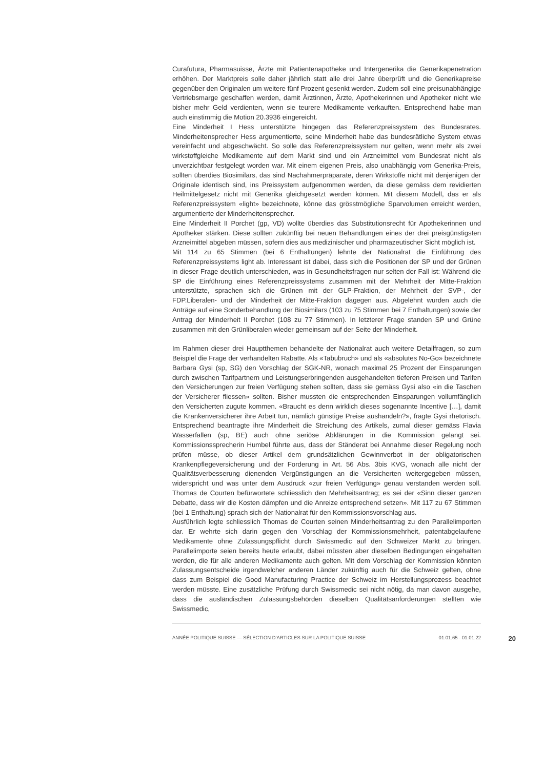Curafutura, Pharmasuisse, Ärzte mit Patientenapotheke und Intergenerika die Generikapenetration erhöhen. Der Marktpreis solle daher jährlich statt alle drei Jahre überprüft und die Generikapreise gegenüber den Originalen um weitere fünf Prozent gesenkt werden. Zudem soll eine preisunabhängige Vertriebsmarge geschaffen werden, damit Ärztinnen, Ärzte, Apothekerinnen und Apotheker nicht wie bisher mehr Geld verdienten, wenn sie teurere Medikamente verkauften. Entsprechend habe man auch einstimmig die Motion 20.3936 eingereicht.
Eine Minderheit I Hess unterstützte hingegen das Referenzpreissystem des Bundesrates. Minderheitensprecher Hess argumentierte, seine Minderheit habe das bundesrätliche System etwas vereinfacht und abgeschwächt. So solle das Referenzpreissystem nur gelten, wenn mehr als zwei wirkstoffgleiche Medikamente auf dem Markt sind und ein Arzneimittel vom Bundesrat nicht als unverzichtbar festgelegt worden war. Mit einem eigenen Preis, also unabhängig vom Generika-Preis, sollten überdies Biosimilars, das sind Nachahmerpräparate, deren Wirkstoffe nicht mit denjenigen der Originale identisch sind, ins Preissystem aufgenommen werden, da diese gemäss dem revidierten Heilmittelgesetz nicht mit Generika gleichgesetzt werden können. Mit diesem Modell, das er als Referenzpreissystem «light» bezeichnete, könne das grösstmögliche Sparvolumen erreicht werden, argumentierte der Minderheitensprecher.
Eine Minderheit II Porchet (gp, VD) wollte überdies das Substitutionsrecht für Apothekerinnen und Apotheker stärken. Diese sollten zukünftig bei neuen Behandlungen eines der drei preisgünstigsten Arzneimittel abgeben müssen, sofern dies aus medizinischer und pharmazeutischer Sicht möglich ist.
Mit 114 zu 65 Stimmen (bei 6 Enthaltungen) lehnte der Nationalrat die Einführung des Referenzpreissystems light ab. Interessant ist dabei, dass sich die Positionen der SP und der Grünen in dieser Frage deutlich unterschieden, was in Gesundheitsfragen nur selten der Fall ist: Während die SP die Einführung eines Referenzpreissystems zusammen mit der Mehrheit der Mitte-Fraktion unterstützte, sprachen sich die Grünen mit der GLP-Fraktion, der Mehrheit der SVP-, der FDP.Liberalen- und der Minderheit der Mitte-Fraktion dagegen aus. Abgelehnt wurden auch die Anträge auf eine Sonderbehandlung der Biosimilars (103 zu 75 Stimmen bei 7 Enthaltungen) sowie der Antrag der Minderheit II Porchet (108 zu 77 Stimmen). In letzterer Frage standen SP und Grüne zusammen mit den Grünliberalen wieder gemeinsam auf der Seite der Minderheit.
Im Rahmen dieser drei Hauptthemen behandelte der Nationalrat auch weitere Detailfragen, so zum Beispiel die Frage der verhandelten Rabatte. Als «Tabubruch» und als «absolutes No-Go» bezeichnete Barbara Gysi (sp, SG) den Vorschlag der SGK-NR, wonach maximal 25 Prozent der Einsparungen durch zwischen Tarifpartnern und Leistungserbringenden ausgehandelten tieferen Preisen und Tarifen den Versicherungen zur freien Verfügung stehen sollten, dass sie gemäss Gysi also «in die Taschen der Versicherer fliessen» sollten. Bisher mussten die entsprechenden Einsparungen vollumfänglich den Versicherten zugute kommen. «Braucht es denn wirklich dieses sogenannte Incentive […], damit die Krankenversicherer ihre Arbeit tun, nämlich günstige Preise aushandeln?», fragte Gysi rhetorisch. Entsprechend beantragte ihre Minderheit die Streichung des Artikels, zumal dieser gemäss Flavia Wasserfallen (sp, BE) auch ohne seriöse Abklärungen in die Kommission gelangt sei. Kommissionssprecherin Humbel führte aus, dass der Ständerat bei Annahme dieser Regelung noch prüfen müsse, ob dieser Artikel dem grundsätzlichen Gewinnverbot in der obligatorischen Krankenpflegeversicherung und der Forderung in Art. 56 Abs. 3bis KVG, wonach alle nicht der Qualitätsverbesserung dienenden Vergünstigungen an die Versicherten weitergegeben müssen, widerspricht und was unter dem Ausdruck «zur freien Verfügung» genau verstanden werden soll. Thomas de Courten befürwortete schliesslich den Mehrheitsantrag; es sei der «Sinn dieser ganzen Debatte, dass wir die Kosten dämpfen und die Anreize entsprechend setzen». Mit 117 zu 67 Stimmen (bei 1 Enthaltung) sprach sich der Nationalrat für den Kommissionsvorschlag aus.
Ausführlich legte schliesslich Thomas de Courten seinen Minderheitsantrag zu den Parallelimporten dar. Er wehrte sich darin gegen den Vorschlag der Kommissionsmehrheit, patentabgelaufene Medikamente ohne Zulassungspflicht durch Swissmedic auf den Schweizer Markt zu bringen. Parallelimporte seien bereits heute erlaubt, dabei müssten aber dieselben Bedingungen eingehalten werden, die für alle anderen Medikamente auch gelten. Mit dem Vorschlag der Kommission könnten Zulassungsentscheide irgendwelcher anderen Länder zukünftig auch für die Schweiz gelten, ohne dass zum Beispiel die Good Manufacturing Practice der Schweiz im Herstellungsprozess beachtet werden müsste. Eine zusätzliche Prüfung durch Swissmedic sei nicht nötig, da man davon ausgehe, dass die ausländischen Zulassungsbehörden dieselben Qualitätsanforderungen stellten wie Swissmedic,
ANNÉE POLITIQUE SUISSE — SÉLECTION D'ARTICLES SUR LA POLITIQUE SUISSE 01.01.65 - 01.01.22 20